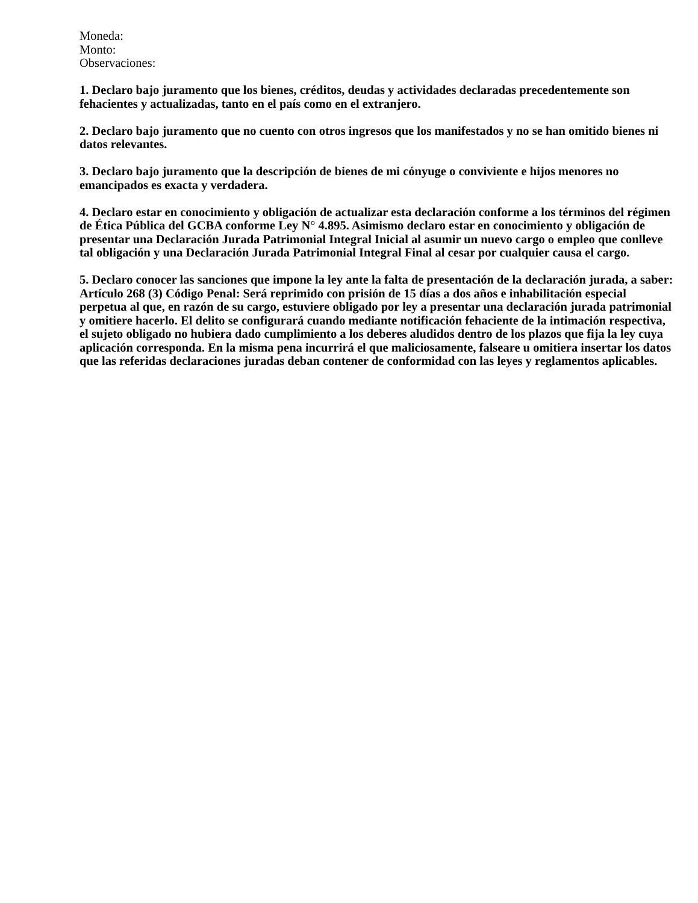Moneda:
Monto:
Observaciones:
1. Declaro bajo juramento que los bienes, créditos, deudas y actividades declaradas precedentemente son fehacientes y actualizadas, tanto en el país como en el extranjero.
2. Declaro bajo juramento que no cuento con otros ingresos que los manifestados y no se han omitido bienes ni datos relevantes.
3. Declaro bajo juramento que la descripción de bienes de mi cónyuge o conviviente e hijos menores no emancipados es exacta y verdadera.
4. Declaro estar en conocimiento y obligación de actualizar esta declaración conforme a los términos del régimen de Ética Pública del GCBA conforme Ley N° 4.895. Asimismo declaro estar en conocimiento y obligación de presentar una Declaración Jurada Patrimonial Integral Inicial al asumir un nuevo cargo o empleo que conlleve tal obligación y una Declaración Jurada Patrimonial Integral Final al cesar por cualquier causa el cargo.
5. Declaro conocer las sanciones que impone la ley ante la falta de presentación de la declaración jurada, a saber: Artículo 268 (3) Código Penal: Será reprimido con prisión de 15 días a dos años e inhabilitación especial perpetua al que, en razón de su cargo, estuviere obligado por ley a presentar una declaración jurada patrimonial y omitiere hacerlo. El delito se configurará cuando mediante notificación fehaciente de la intimación respectiva, el sujeto obligado no hubiera dado cumplimiento a los deberes aludidos dentro de los plazos que fija la ley cuya aplicación corresponda. En la misma pena incurrirá el que maliciosamente, falseare u omitiera insertar los datos que las referidas declaraciones juradas deban contener de conformidad con las leyes y reglamentos aplicables.